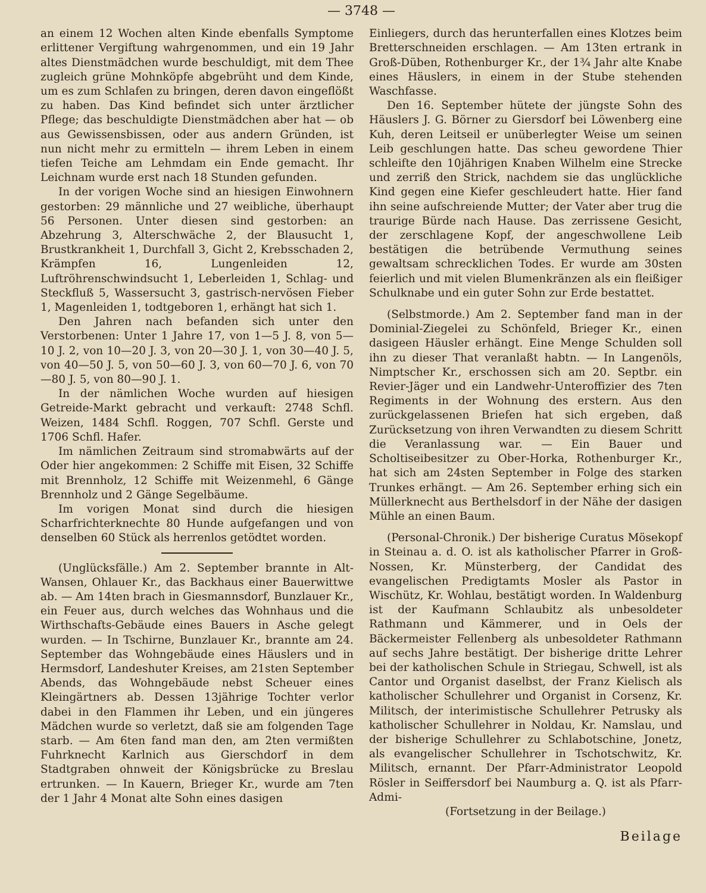— 3748 —
an einem 12 Wochen alten Kinde ebenfalls Symptome erlittener Vergiftung wahrgenommen, und ein 19 Jahr altes Dienstmädchen wurde beschuldigt, mit dem Thee zugleich grüne Mohnköpfe abgebrüht und dem Kinde, um es zum Schlafen zu bringen, deren davon eingeflößt zu haben. Das Kind befindet sich unter ärztlicher Pflege; das beschuldigte Dienstmädchen aber hat — ob aus Gewissensbissen, oder aus andern Gründen, ist nun nicht mehr zu ermitteln — ihrem Leben in einem tiefen Teiche am Lehmdam ein Ende gemacht. Ihr Leichnam wurde erst nach 18 Stunden gefunden.
In der vorigen Woche sind an hiesigen Einwohnern gestorben: 29 männliche und 27 weibliche, überhaupt 56 Personen. Unter diesen sind gestorben: an Abzehrung 3, Alterschwäche 2, der Blausucht 1, Brustkrankheit 1, Durchfall 3, Gicht 2, Krebsschaden 2, Krämpfen 16, Lungenleiden 12, Luftröhrenschwindsucht 1, Leberleiden 1, Schlag- und Steckfluß 5, Wassersucht 3, gastrisch-nervösen Fieber 1, Magenleiden 1, todtgeboren 1, erhängt hat sich 1.
Den Jahren nach befanden sich unter den Verstorbenen: Unter 1 Jahre 17, von 1—5 J. 8, von 5—10 J. 2, von 10—20 J. 3, von 20—30 J. 1, von 30—40 J. 5, von 40—50 J. 5, von 50—60 J. 3, von 60—70 J. 6, von 70—80 J. 5, von 80—90 J. 1.
In der nämlichen Woche wurden auf hiesigen Getreide-Markt gebracht und verkauft: 2748 Schfl. Weizen, 1484 Schfl. Roggen, 707 Schfl. Gerste und 1706 Schfl. Hafer.
Im nämlichen Zeitraum sind stromabwärts auf der Oder hier angekommen: 2 Schiffe mit Eisen, 32 Schiffe mit Brennholz, 12 Schiffe mit Weizenmehl, 6 Gänge Brennholz und 2 Gänge Segelbäume.
Im vorigen Monat sind durch die hiesigen Scharfrichterknechte 80 Hunde aufgefangen und von denselben 60 Stück als herrenlos getödtet worden.
(Unglücksfälle.) Am 2. September brannte in Alt-Wansen, Ohlauer Kr., das Backhaus einer Bauerwittwe ab. — Am 14ten brach in Giesmannsdorf, Bunzlauer Kr., ein Feuer aus, durch welches das Wohnhaus und die Wirthschafts-Gebäude eines Bauers in Asche gelegt wurden. — In Tschirne, Bunzlauer Kr., brannte am 24. September das Wohngebäude eines Häuslers und in Hermsdorf, Landeshuter Kreises, am 21sten September Abends, das Wohngebäude nebst Scheuer eines Kleingärtners ab. Dessen 13jährige Tochter verlor dabei in den Flammen ihr Leben, und ein jüngeres Mädchen wurde so verletzt, daß sie am folgenden Tage starb. — Am 6ten fand man den, am 2ten vermißten Fuhrknecht Karlnich aus Gierschdorf in dem Stadtgraben ohnweit der Königsbrücke zu Breslau ertrunken. — In Kauern, Brieger Kr., wurde am 7ten der 1 Jahr 4 Monat alte Sohn eines dasigen
Einliegers, durch das herunterfallen eines Klotzes beim Bretterschneiden erschlagen. — Am 13ten ertrank in Groß-Düben, Rothenburger Kr., der 1¾ Jahr alte Knabe eines Häuslers, in einem in der Stube stehenden Waschfasse.
Den 16. September hütete der jüngste Sohn des Häuslers J. G. Börner zu Giersdorf bei Löwenberg eine Kuh, deren Leitseil er unüberlegter Weise um seinen Leib geschlungen hatte. Das scheu gewordene Thier schleifte den 10jährigen Knaben Wilhelm eine Strecke und zerriß den Strick, nachdem sie das unglückliche Kind gegen eine Kiefer geschleudert hatte. Hier fand ihn seine aufschreiende Mutter; der Vater aber trug die traurige Bürde nach Hause. Das zerrissene Gesicht, der zerschlagene Kopf, der angeschwollene Leib bestätigen die betrübende Vermuthung seines gewaltsam schrecklichen Todes. Er wurde am 30sten feierlich und mit vielen Blumenkränzen als ein fleißiger Schulknabe und ein guter Sohn zur Erde bestattet.
(Selbstmorde.) Am 2. September fand man in der Dominial-Ziegelei zu Schönfeld, Brieger Kr., einen dasigeen Häusler erhängt. Eine Menge Schulden soll ihn zu dieser That veranlaßt habtn. — In Langenöls, Nimptscher Kr., erschossen sich am 20. Septbr. ein Revier-Jäger und ein Landwehr-Unteroffizier des 7ten Regiments in der Wohnung des erstern. Aus den zurückgelassenen Briefen hat sich ergeben, daß Zurücksetzung von ihren Verwandten zu diesem Schritt die Veranlassung war. — Ein Bauer und Scholtiseibesitzer zu Ober-Horka, Rothenburger Kr., hat sich am 24sten September in Folge des starken Trunkes erhängt. — Am 26. September erhing sich ein Müllerknecht aus Berthelsdorf in der Nähe der dasigen Mühle an einen Baum.
(Personal-Chronik.) Der bisherige Curatus Mösekopf in Steinau a. d. O. ist als katholischer Pfarrer in Groß-Nossen, Kr. Münsterberg, der Candidat des evangelischen Predigtamts Mosler als Pastor in Wischütz, Kr. Wohlau, bestätigt worden. In Waldenburg ist der Kaufmann Schlaubitz als unbesoldeter Rathmann und Kämmerer, und in Oels der Bäckermeister Fellenberg als unbesoldeter Rathmann auf sechs Jahre bestätigt. Der bisherige dritte Lehrer bei der katholischen Schule in Striegau, Schwell, ist als Cantor und Organist daselbst, der Franz Kielisch als katholischer Schullehrer und Organist in Corsenz, Kr. Militsch, der interimistische Schullehrer Petrusky als katholischer Schullehrer in Noldau, Kr. Namslau, und der bisherige Schullehrer zu Schlabotschine, Jonetz, als evangelischer Schullehrer in Tschotschwitz, Kr. Militsch, ernannt. Der Pfarr-Administrator Leopold Rösler in Seiffersdorf bei Naumburg a. Q. ist als Pfarr-Admi-
(Fortsetzung in der Beilage.)
Beilage